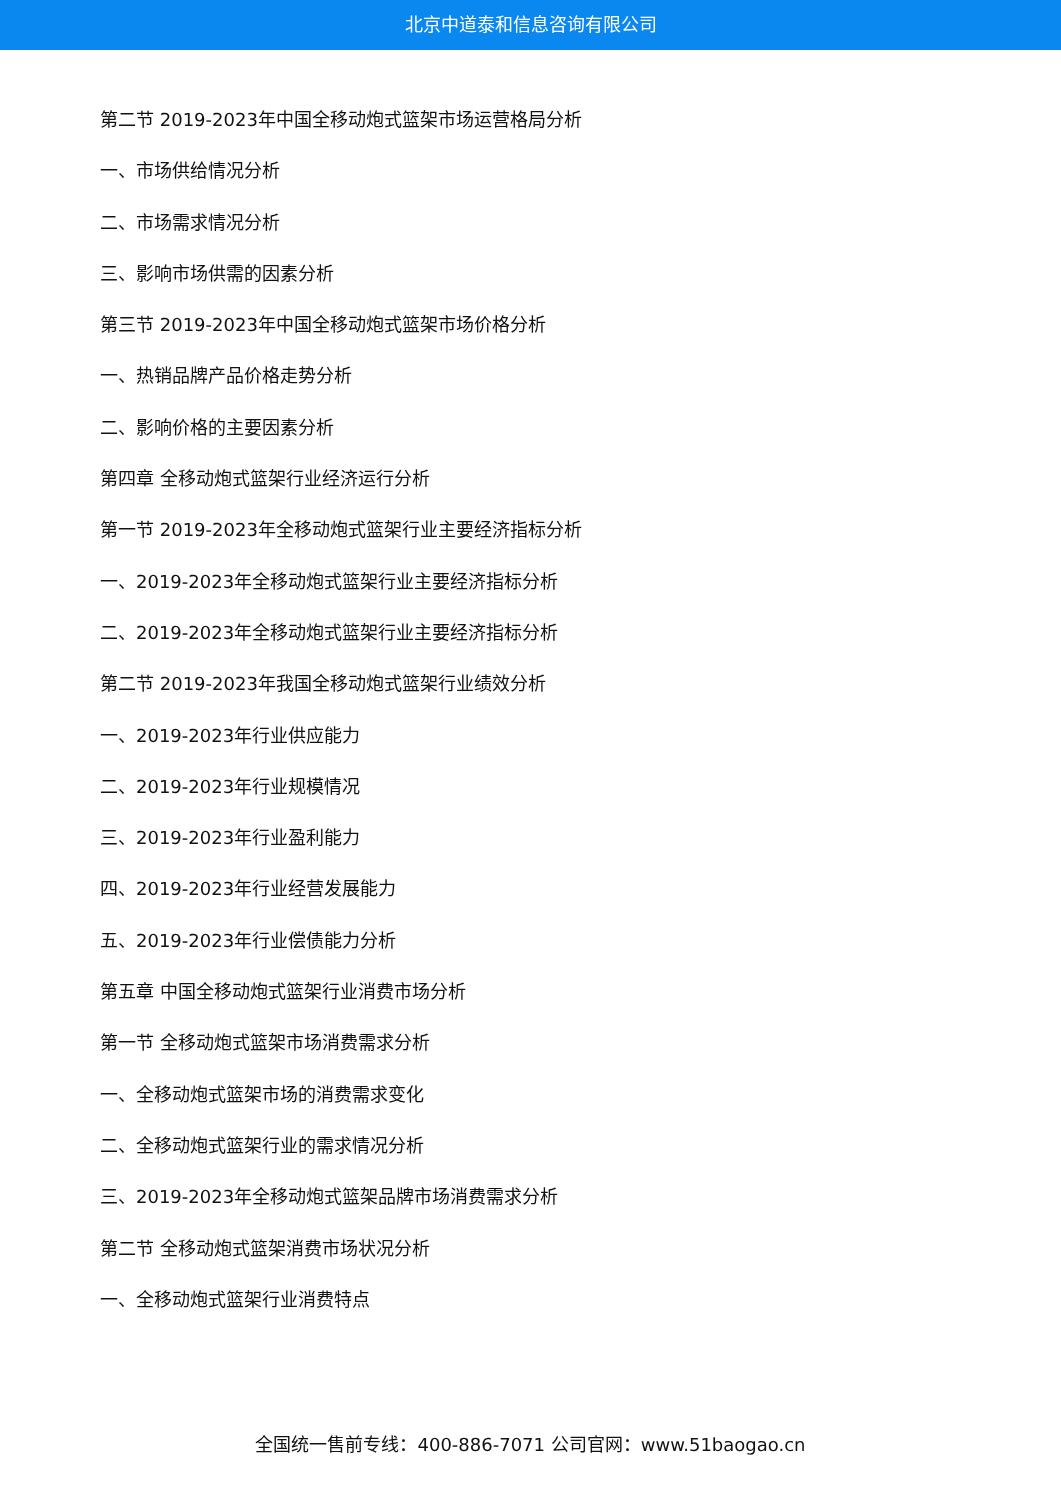北京中道泰和信息咨询有限公司
第二节 2019-2023年中国全移动炮式篮架市场运营格局分析
一、市场供给情况分析
二、市场需求情况分析
三、影响市场供需的因素分析
第三节 2019-2023年中国全移动炮式篮架市场价格分析
一、热销品牌产品价格走势分析
二、影响价格的主要因素分析
第四章 全移动炮式篮架行业经济运行分析
第一节 2019-2023年全移动炮式篮架行业主要经济指标分析
一、2019-2023年全移动炮式篮架行业主要经济指标分析
二、2019-2023年全移动炮式篮架行业主要经济指标分析
第二节 2019-2023年我国全移动炮式篮架行业绩效分析
一、2019-2023年行业供应能力
二、2019-2023年行业规模情况
三、2019-2023年行业盈利能力
四、2019-2023年行业经营发展能力
五、2019-2023年行业偿债能力分析
第五章 中国全移动炮式篮架行业消费市场分析
第一节 全移动炮式篮架市场消费需求分析
一、全移动炮式篮架市场的消费需求变化
二、全移动炮式篮架行业的需求情况分析
三、2019-2023年全移动炮式篮架品牌市场消费需求分析
第二节 全移动炮式篮架消费市场状况分析
一、全移动炮式篮架行业消费特点
全国统一售前专线：400-886-7071 公司官网：www.51baogao.cn